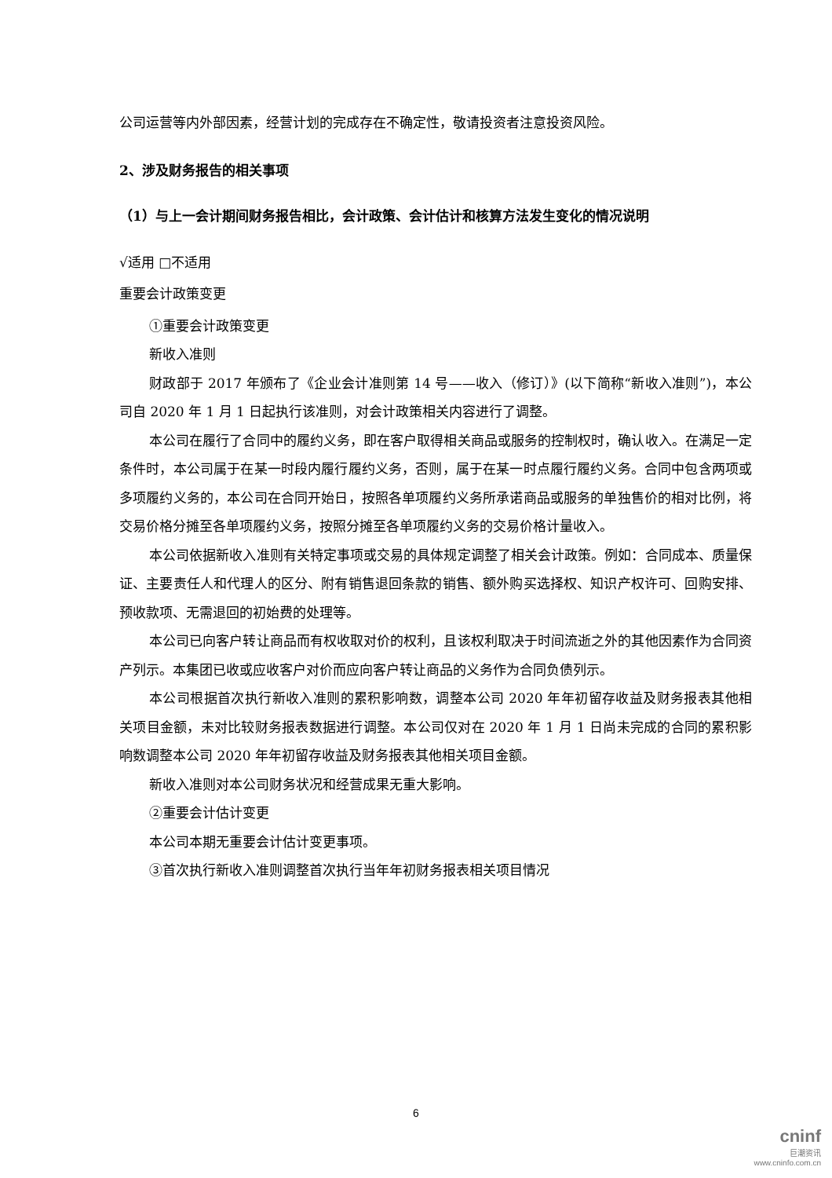公司运营等内外部因素，经营计划的完成存在不确定性，敬请投资者注意投资风险。
2、涉及财务报告的相关事项
（1）与上一会计期间财务报告相比，会计政策、会计估计和核算方法发生变化的情况说明
√适用 □不适用
重要会计政策变更
①重要会计政策变更
新收入准则
财政部于 2017 年颁布了《企业会计准则第 14 号——收入（修订）》(以下简称“新收入准则”)，本公司自 2020 年 1 月 1 日起执行该准则，对会计政策相关内容进行了调整。
本公司在履行了合同中的履约义务，即在客户取得相关商品或服务的控制权时，确认收入。在满足一定条件时，本公司属于在某一时段内履行履约义务，否则，属于在某一时点履行履约义务。合同中包含两项或多项履约义务的，本公司在合同开始日，按照各单项履约义务所承诺商品或服务的单独售价的相对比例，将交易价格分摊至各单项履约义务，按照分摊至各单项履约义务的交易价格计量收入。
本公司依据新收入准则有关特定事项或交易的具体规定调整了相关会计政策。例如：合同成本、质量保证、主要责任人和代理人的区分、附有销售退回条款的销售、额外购买选择权、知识产权许可、回购安排、预收款项、无需退回的初始费的处理等。
本公司已向客户转让商品而有权收取对价的权利，且该权利取决于时间流逝之外的其他因素作为合同资产列示。本集团已收或应收客户对价而应向客户转让商品的义务作为合同负债列示。
本公司根据首次执行新收入准则的累积影响数，调整本公司 2020 年年初留存收益及财务报表其他相关项目金额，未对比较财务报表数据进行调整。本公司仅对在 2020 年 1 月 1 日尚未完成的合同的累积影响数调整本公司 2020 年年初留存收益及财务报表其他相关项目金额。
新收入准则对本公司财务状况和经营成果无重大影响。
②重要会计估计变更
本公司本期无重要会计估计变更事项。
③首次执行新收入准则调整首次执行当年年初财务报表相关项目情况
6
cninf
巨潮资讯
www.cninfo.com.cn